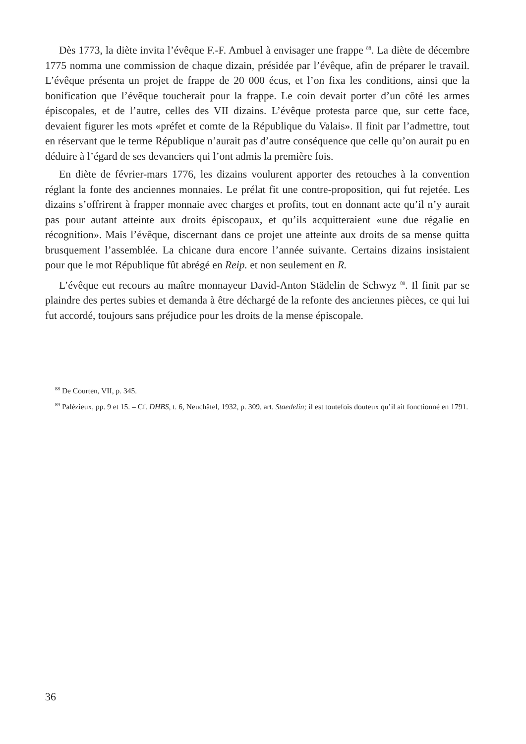Dès 1773, la diète invita l’évêque F.-F. Ambuel à envisager une frappe <sup>88</sup>. La diète de décembre 1775 nomma une commission de chaque dizain, présidée par l’évêque, afin de préparer le travail. L’évêque présenta un projet de frappe de 20 000 écus, et l’on fixa les conditions, ainsi que la bonification que l’évêque toucherait pour la frappe. Le coin devait porter d’un côté les armes épiscopales, et de l’autre, celles des VII dizains. L’évêque protesta parce que, sur cette face, devaient figurer les mots «préfet et comte de la République du Valais». Il finit par l’admettre, tout en réservant que le terme République n’aurait pas d’autre conséquence que celle qu’on aurait pu en déduire à l’égard de ses devanciers qui l’ont admis la première fois.
En diète de février-mars 1776, les dizains voulurent apporter des retouches à la convention réglant la fonte des anciennes monnaies. Le prélat fit une contre-proposition, qui fut rejetée. Les dizains s’offrirent à frapper monnaie avec charges et profits, tout en donnant acte qu’il n’y aurait pas pour autant atteinte aux droits épiscopaux, et qu’ils acquitteraient «une due régalie en récognition». Mais l’évêque, discernant dans ce projet une atteinte aux droits de sa mense quitta brusquement l’assemblée. La chicane dura encore l’année suivante. Certains dizains insistaient pour que le mot République fût abrégé en Reip. et non seulement en R.
L’évêque eut recours au maître monnayeur David-Anton Städelin de Schwyz <sup>89</sup>. Il finit par se plaindre des pertes subies et demanda à être déchargé de la refonte des anciennes pièces, ce qui lui fut accordé, toujours sans préjudice pour les droits de la mense épiscopale.
<sup>88</sup> De Courten, VII, p. 345.
<sup>89</sup> Palézieux, pp. 9 et 15. – Cf. DHBS, t. 6, Neuchâtel, 1932, p. 309, art. Staedelin; il est toutefois douteux qu’il ait fonctionné en 1791.
36